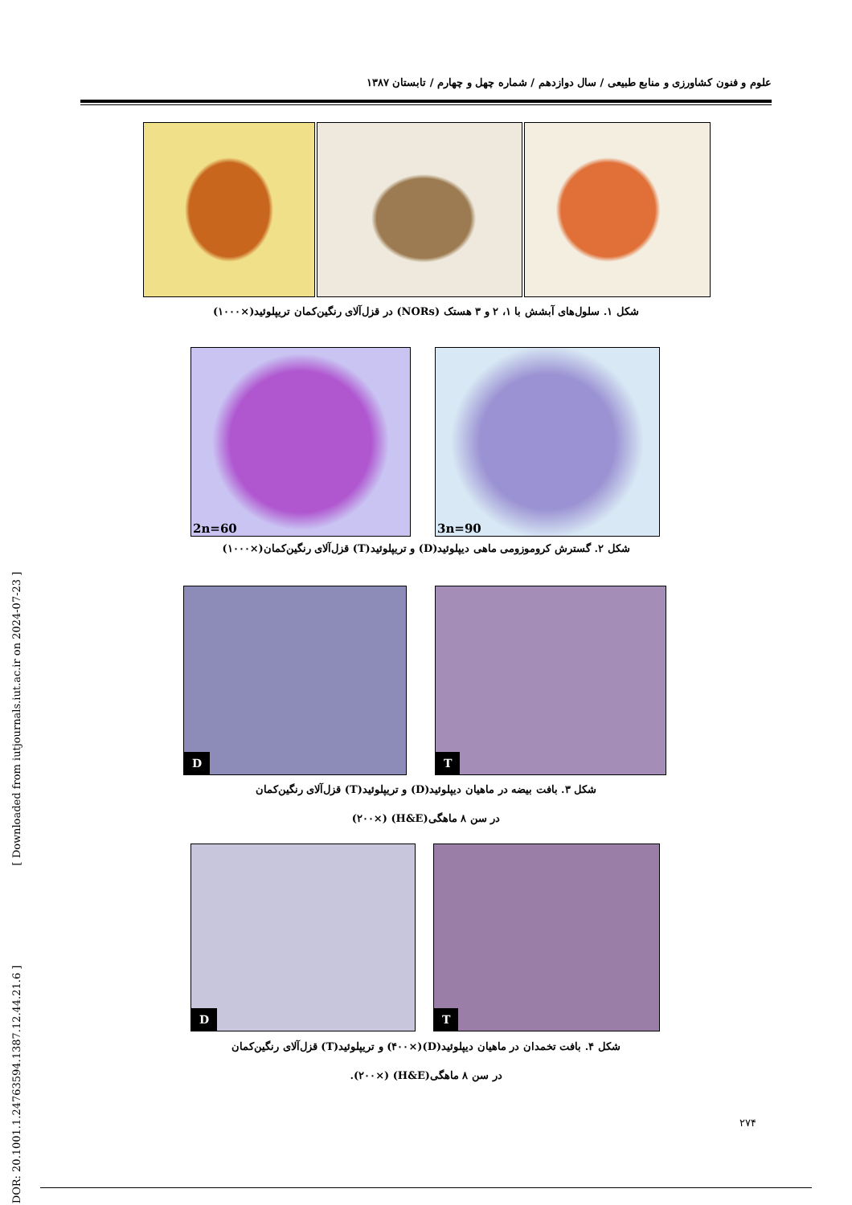علوم و فنون کشاورزی و منابع طبیعی / سال دوازدهم / شماره چهل و چهارم / تابستان ۱۳۸۷
[ Downloaded from iutjournals.iut.ac.ir on 2024-07-23 ]
[ DOR: 20.1001.1.24763594.1387.12.44.21.6 ]
شکل ۱. سلول‌های آبشش با ۱، ۲ و ۳ هستک (NORs) در قزل‌آلای رنگین‌کمان تریپلوئید(×۱۰۰۰)
2n=60
3n=90
شکل ۲. گسترش کروموزومی ماهی دیپلوئید(D) و تریپلوئید(T) قزل‌آلای رنگین‌کمان(×۱۰۰۰)
D
T
شکل ۳. بافت بیضه در ماهیان دیپلوئید(D) و تریپلوئید(T) قزل‌آلای رنگین‌کمان
در سن ۸ ماهگی(H&E) (×۲۰۰)
D
T
شکل ۴. بافت تخمدان در ماهیان دیپلوئید(D)(×۴۰۰) و تریپلوئید(T) قزل‌آلای رنگین‌کمان
در سن ۸ ماهگی(H&E) (×۲۰۰).
۲۷۴